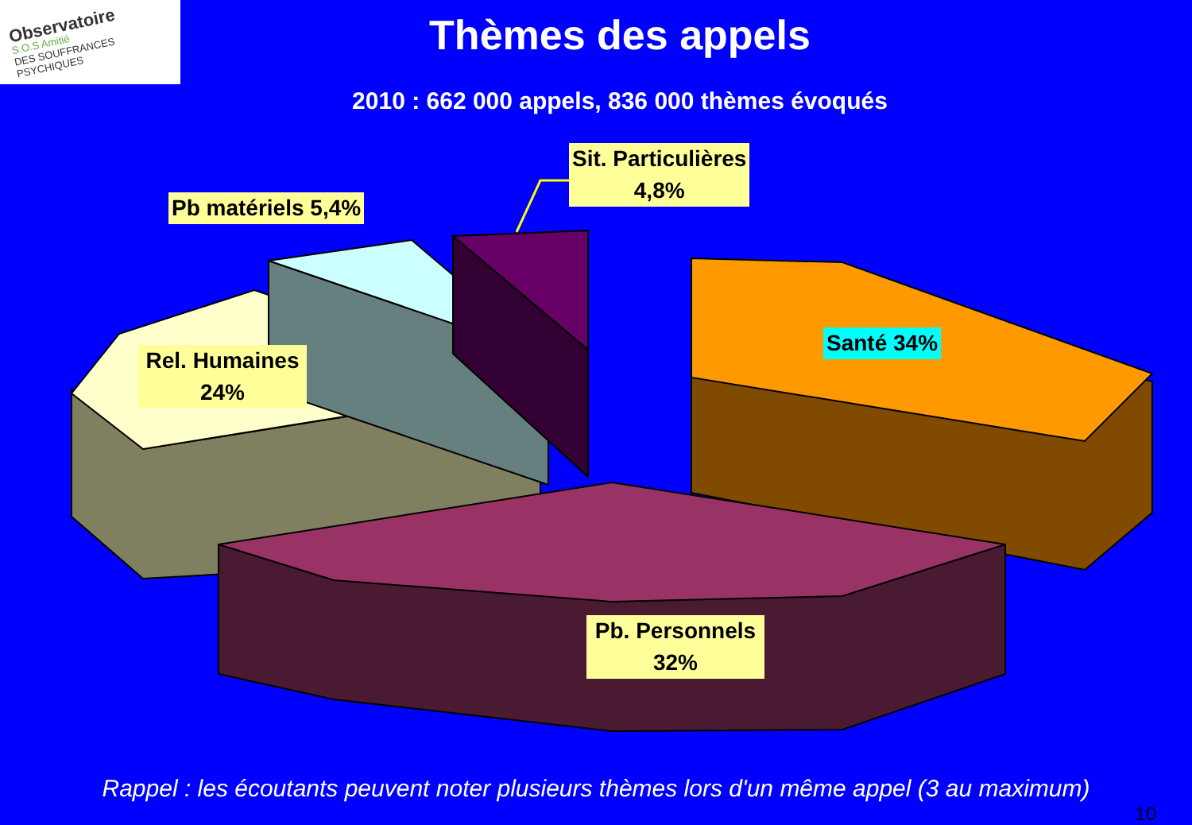Observatoire
S.O.S Amitié
DES SOUFFRANCES PSYCHIQUES
Thèmes des appels
2010 : 662 000 appels, 836 000 thèmes évoqués
Pb matériels 5,4%
Sit. Particulières
4,8%
Rel. Humaines
24%
Santé 34%
Pb. Personnels
32%
Rappel : les écoutants peuvent noter plusieurs thèmes lors d'un même appel (3 au maximum)
10